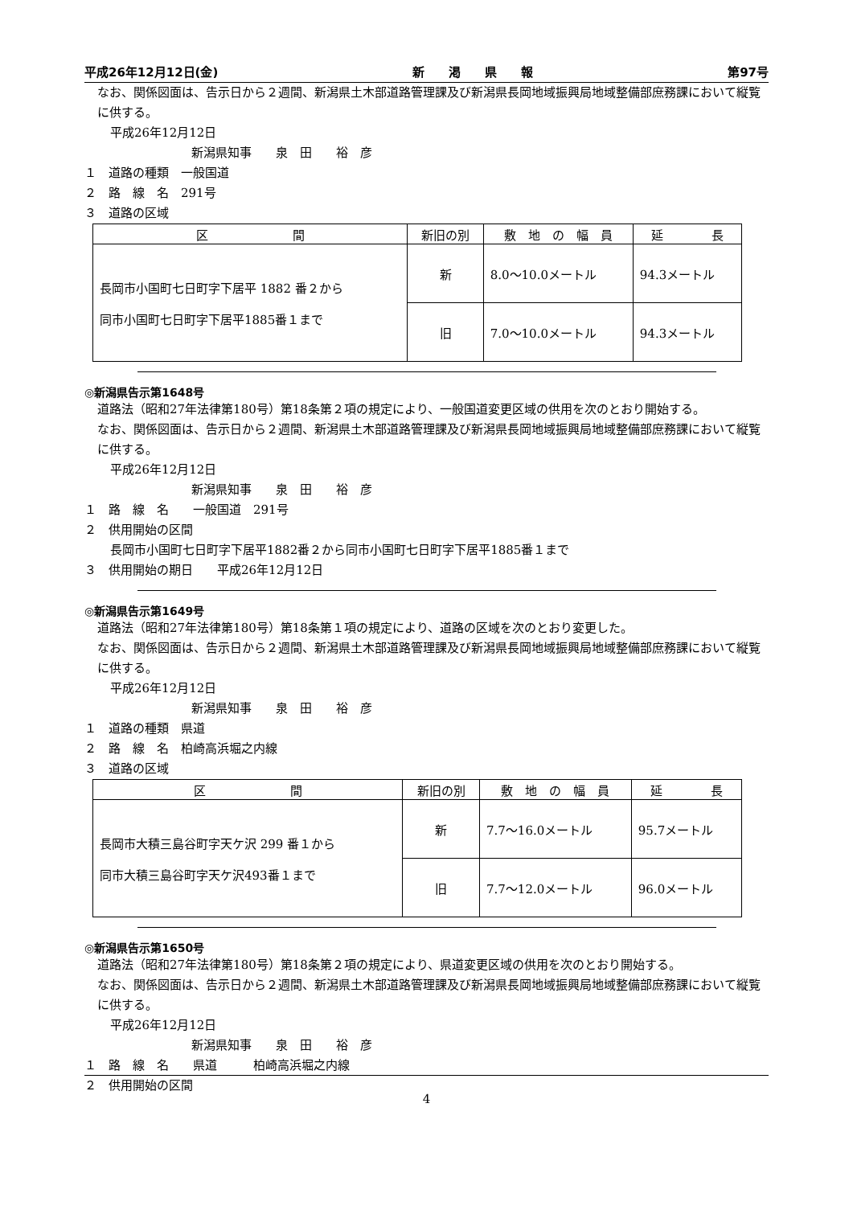平成26年12月12日(金) 新　　渇　　県　　報 第97号
なお、関係図面は、告示日から２週間、新潟県土木部道路管理課及び新潟県長岡地域振興局地域整備部庶務課において縦覧に供する。
平成26年12月12日
新潟県知事　　泉　田　　裕　彦
１　道路の種類　一般国道
２　路　線　名　291号
３　道路の区域
| 区 間 | 新旧の別 | 敷 地 の 幅 員 | 延 長 |
| --- | --- | --- | --- |
| 長岡市小国町七日町字下居平 1882 番２から 同市小国町七日町字下居平1885番１まで | 新 | 8.0～10.0メートル | 94.3メートル |
| | 旧 | 7.0～10.0メートル | 94.3メートル |
◎新潟県告示第1648号
道路法（昭和27年法律第180号）第18条第２項の規定により、一般国道変更区域の供用を次のとおり開始する。
なお、関係図面は、告示日から２週間、新潟県土木部道路管理課及び新潟県長岡地域振興局地域整備部庶務課において縦覧に供する。
平成26年12月12日
新潟県知事　　泉　田　　裕　彦
１　路　線　名　　一般国道　291号
２　供用開始の区間
長岡市小国町七日町字下居平1882番２から同市小国町七日町字下居平1885番１まで
３　供用開始の期日　　平成26年12月12日
◎新潟県告示第1649号
道路法（昭和27年法律第180号）第18条第１項の規定により、道路の区域を次のとおり変更した。
なお、関係図面は、告示日から２週間、新潟県土木部道路管理課及び新潟県長岡地域振興局地域整備部庶務課において縦覧に供する。
平成26年12月12日
新潟県知事　　泉　田　　裕　彦
１　道路の種類　県道
２　路　線　名　柏崎高浜堀之内線
３　道路の区域
| 区 間 | 新旧の別 | 敷 地 の 幅 員 | 延 長 |
| --- | --- | --- | --- |
| 長岡市大積三島谷町字天ケ沢 299 番１から 同市大積三島谷町字天ケ沢493番１まで | 新 | 7.7～16.0メートル | 95.7メートル |
| | 旧 | 7.7～12.0メートル | 96.0メートル |
◎新潟県告示第1650号
道路法（昭和27年法律第180号）第18条第２項の規定により、県道変更区域の供用を次のとおり開始する。
なお、関係図面は、告示日から２週間、新潟県土木部道路管理課及び新潟県長岡地域振興局地域整備部庶務課において縦覧に供する。
平成26年12月12日
新潟県知事　　泉　田　　裕　彦
１　路　線　名　　県道　　　柏崎高浜堀之内線
２　供用開始の区間
4